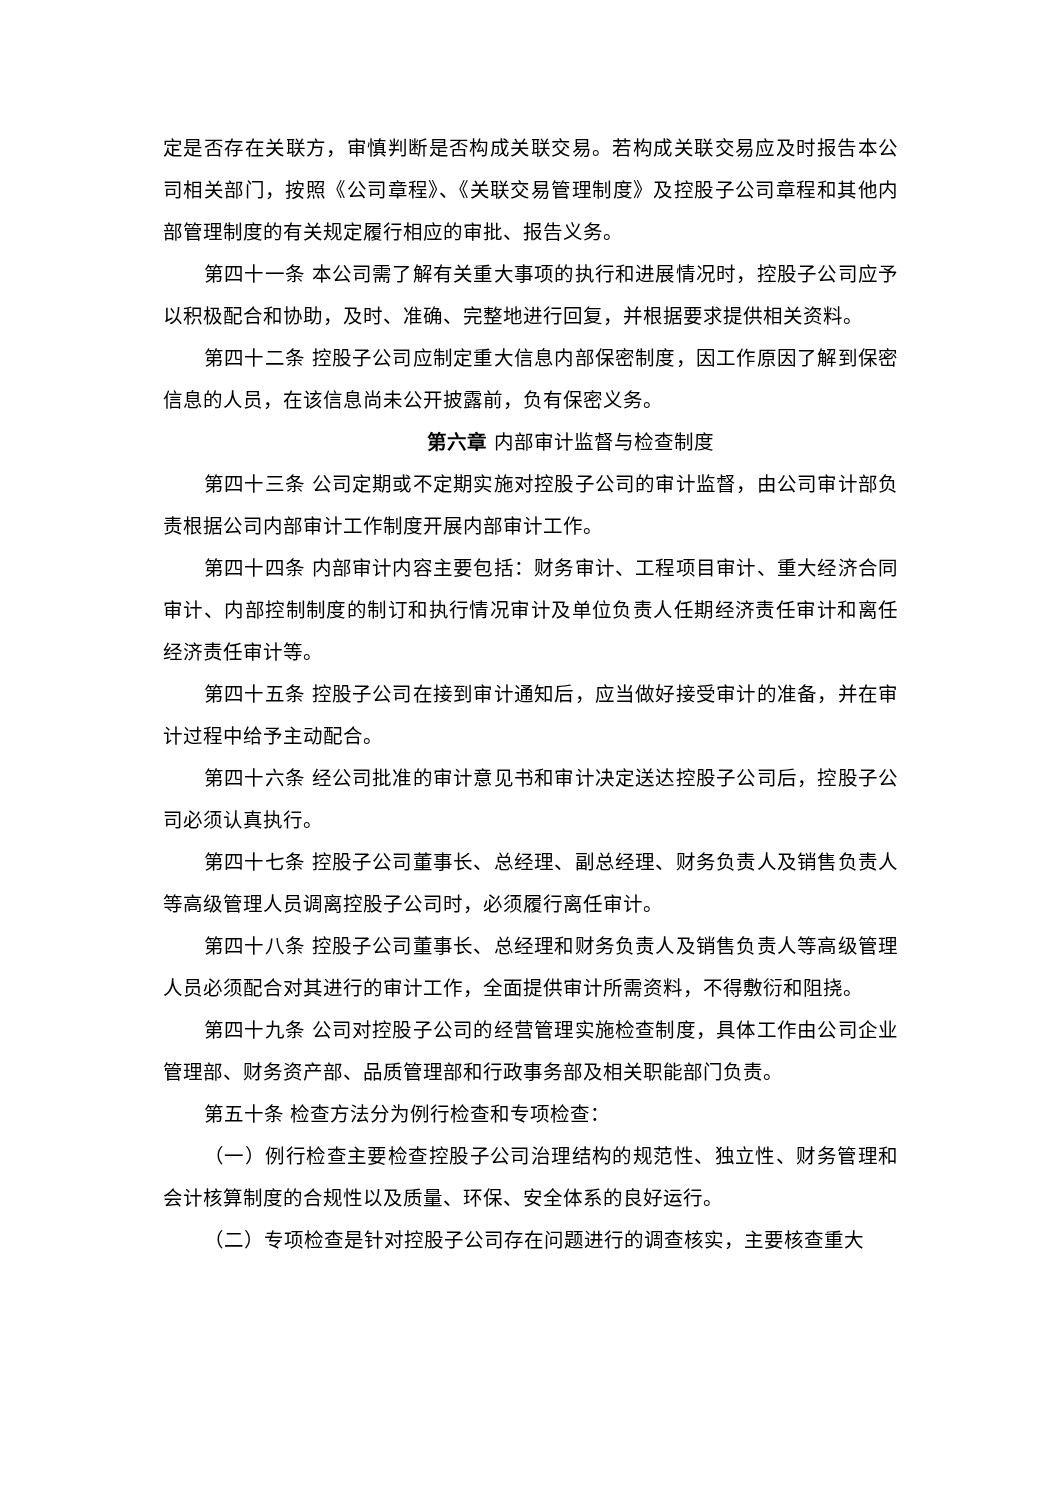定是否存在关联方，审慎判断是否构成关联交易。若构成关联交易应及时报告本公司相关部门，按照《公司章程》、《关联交易管理制度》及控股子公司章程和其他内部管理制度的有关规定履行相应的审批、报告义务。
第四十一条 本公司需了解有关重大事项的执行和进展情况时，控股子公司应予以积极配合和协助，及时、准确、完整地进行回复，并根据要求提供相关资料。
第四十二条 控股子公司应制定重大信息内部保密制度，因工作原因了解到保密信息的人员，在该信息尚未公开披露前，负有保密义务。
第六章 内部审计监督与检查制度
第四十三条 公司定期或不定期实施对控股子公司的审计监督，由公司审计部负责根据公司内部审计工作制度开展内部审计工作。
第四十四条 内部审计内容主要包括：财务审计、工程项目审计、重大经济合同审计、内部控制制度的制订和执行情况审计及单位负责人任期经济责任审计和离任经济责任审计等。
第四十五条 控股子公司在接到审计通知后，应当做好接受审计的准备，并在审计过程中给予主动配合。
第四十六条 经公司批准的审计意见书和审计决定送达控股子公司后，控股子公司必须认真执行。
第四十七条 控股子公司董事长、总经理、副总经理、财务负责人及销售负责人等高级管理人员调离控股子公司时，必须履行离任审计。
第四十八条 控股子公司董事长、总经理和财务负责人及销售负责人等高级管理人员必须配合对其进行的审计工作，全面提供审计所需资料，不得敷衍和阻挠。
第四十九条 公司对控股子公司的经营管理实施检查制度，具体工作由公司企业管理部、财务资产部、品质管理部和行政事务部及相关职能部门负责。
第五十条 检查方法分为例行检查和专项检查：
（一）例行检查主要检查控股子公司治理结构的规范性、独立性、财务管理和会计核算制度的合规性以及质量、环保、安全体系的良好运行。
（二）专项检查是针对控股子公司存在问题进行的调查核实，主要核查重大